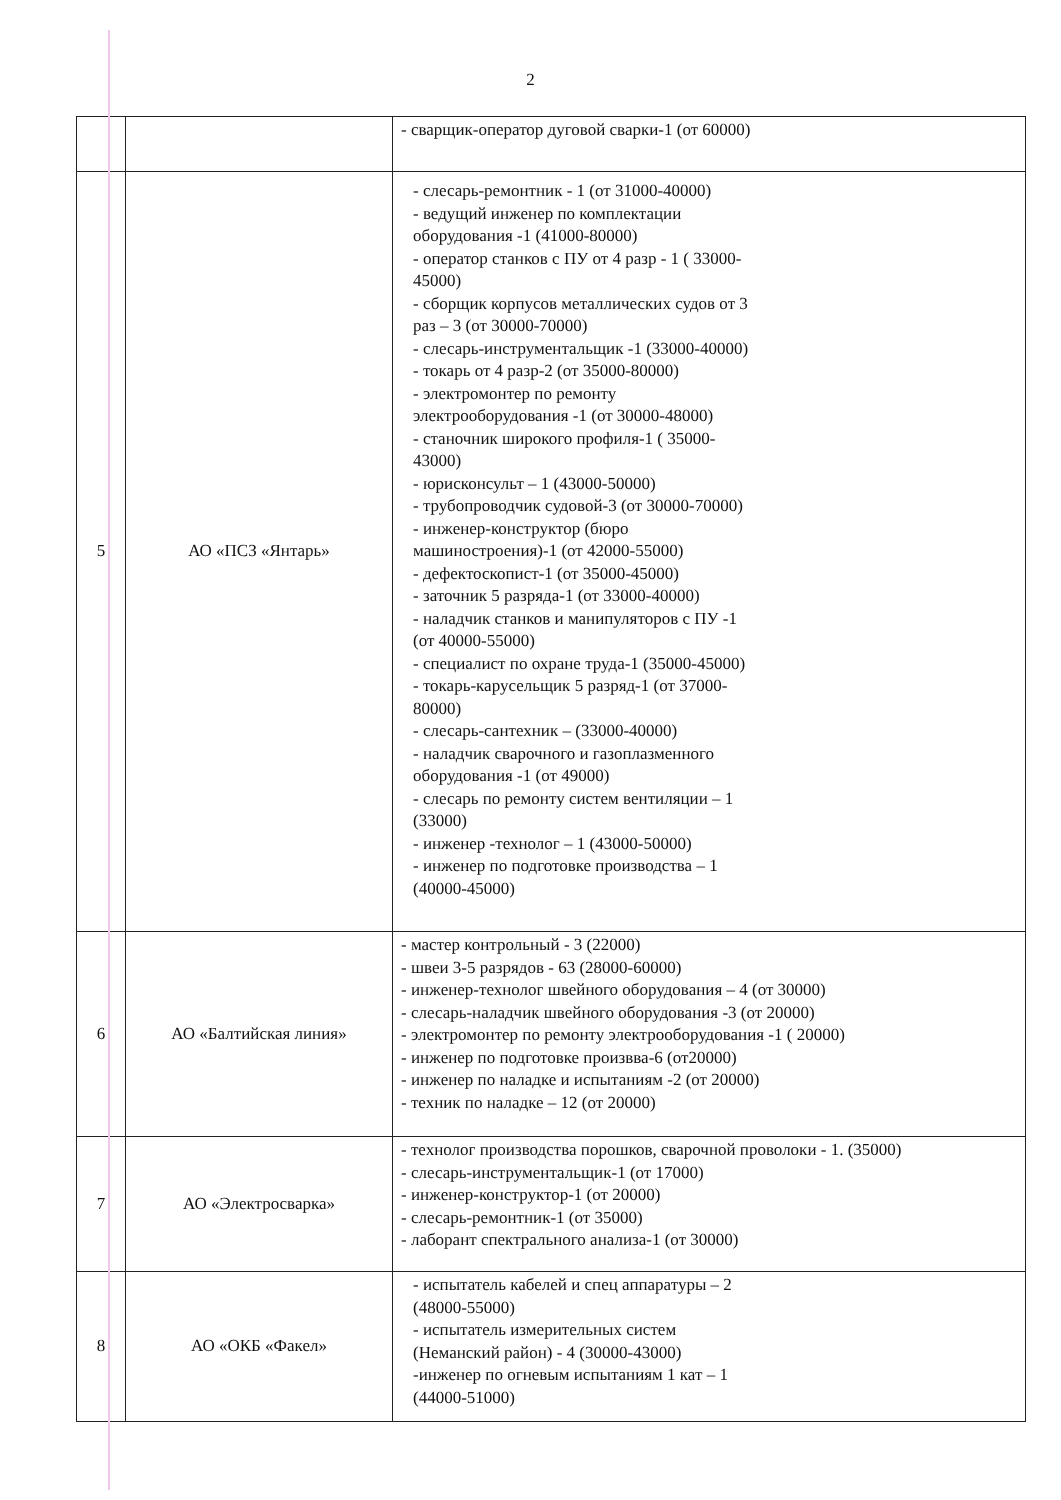2
| | | - сварщик-оператор дуговой сварки-1 (от 60000) |
| 5 | АО «ПСЗ «Янтарь» | - слесарь-ремонтник - 1 (от 31000-40000) - ведущий инженер по комплектации оборудования -1 (41000-80000) - оператор станков с ПУ от 4 разр - 1 ( 33000- 45000) - сборщик корпусов металлических судов от 3 раз – 3 (от 30000-70000) - слесарь-инструментальщик -1 (33000-40000) - токарь от 4 разр-2 (от 35000-80000) - электромонтер по ремонту электрооборудования -1 (от 30000-48000) - станочник широкого профиля-1 ( 35000- 43000) - юрисконсульт – 1 (43000-50000) - трубопроводчик судовой-3 (от 30000-70000) - инженер-конструктор (бюро машиностроения)-1 (от 42000-55000) - дефектоскопист-1 (от 35000-45000) - заточник 5 разряда-1 (от 33000-40000) - наладчик станков и манипуляторов с ПУ -1 (от 40000-55000) - специалист по охране труда-1 (35000-45000) - токарь-карусельщик 5 разряд-1 (от 37000- 80000) - слесарь-сантехник – (33000-40000) - наладчик сварочного и газоплазменного оборудования -1 (от 49000) - слесарь по ремонту систем вентиляции – 1 (33000) - инженер -технолог – 1 (43000-50000) - инженер по подготовке производства – 1 (40000-45000) |
| 6 | АО «Балтийская линия» | - мастер контрольный - 3 (22000) - швеи 3-5 разрядов - 63 (28000-60000) - инженер-технолог швейного оборудования – 4 (от 30000) - слесарь-наладчик швейного оборудования -3 (от 20000) - электромонтер по ремонту электрооборудования -1 ( 20000) - инженер по подготовке произвва-6 (от20000) - инженер по наладке и испытаниям -2 (от 20000) - техник по наладке – 12 (от 20000) |
| 7 | АО «Электросварка» | - технолог производства порошков, сварочной проволоки - 1. (35000) - слесарь-инструментальщик-1 (от 17000) - инженер-конструктор-1 (от 20000) - слесарь-ремонтник-1 (от 35000) - лаборант спектрального анализа-1 (от 30000) |
| 8 | АО «ОКБ «Факел» | - испытатель кабелей и спец аппаратуры – 2 (48000-55000) - испытатель измерительных систем (Неманский район) - 4 (30000-43000) -инженер по огневым испытаниям 1 кат – 1 (44000-51000) |